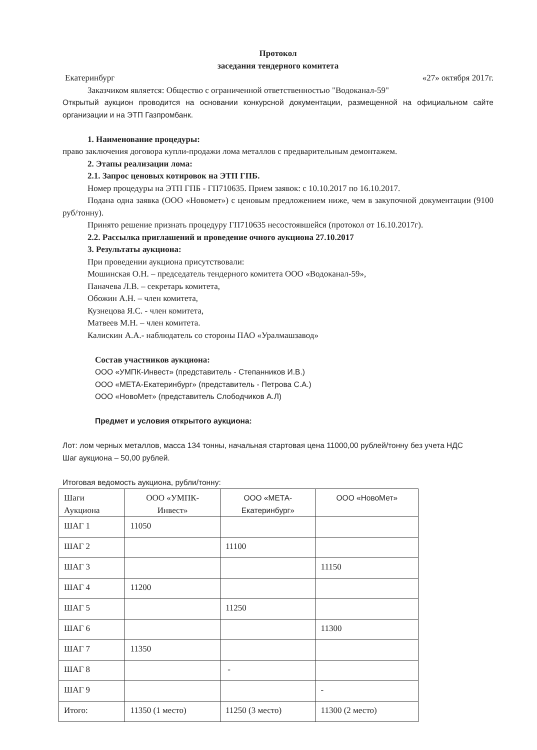Протокол
заседания тендерного комитета
Екатеринбург «27» октября 2017г.
Заказчиком является: Общество с ограниченной ответственностью "Водоканал-59"
Открытый аукцион проводится на основании конкурсной документации, размещенной на официальном сайте организации и на ЭТП Газпромбанк.
1. Наименование процедуры:
право заключения договора купли-продажи лома металлов с предварительным демонтажем.
2. Этапы реализации лома:
2.1. Запрос ценовых котировок на ЭТП ГПБ.
Номер процедуры на ЭТП ГПБ - ГП710635. Прием заявок: с 10.10.2017 по 16.10.2017.
Подана одна заявка (ООО «Новомет») с ценовым предложением ниже, чем в закупочной документации (9100 руб/тонну).
Принято решение признать процедуру ГП710635 несостоявшейся (протокол от 16.10.2017г).
2.2. Рассылка приглашений и проведение очного аукциона 27.10.2017
3. Результаты аукциона:
При проведении аукциона присутствовали:
Мошинская О.Н. – председатель тендерного комитета ООО «Водоканал-59»,
Паначева Л.В. – секретарь комитета,
Обожин А.Н. – член комитета,
Кузнецова Я.С. - член комитета,
Матвеев М.Н. – член комитета.
Калискин А.А.- наблюдатель со стороны ПАО «Уралмашзавод»
Состав участников аукциона:
ООО «УМПК-Инвест» (представитель - Степанников И.В.)
ООО «МЕТА-Екатеринбург» (представитель - Петрова С.А.)
ООО «НовоМет» (представитель Слободчиков А.Л)
Предмет и условия открытого аукциона:
Лот: лом черных металлов, масса 134 тонны, начальная стартовая цена 11000,00 рублей/тонну без учета НДС
Шаг аукциона – 50,00 рублей.
Итоговая ведомость аукциона, рубли/тонну:
| Шаги Аукциона | ООО «УМПК- Инвест» | ООО «МЕТА- Екатеринбург» | ООО «НовоМет» |
| --- | --- | --- | --- |
| ШАГ 1 | 11050 | | |
| ШАГ 2 | | 11100 | |
| ШАГ 3 | | | 11150 |
| ШАГ 4 | 11200 | | |
| ШАГ 5 | | 11250 | |
| ШАГ 6 | | | 11300 |
| ШАГ 7 | 11350 | | |
| ШАГ 8 | | - | |
| ШАГ 9 | | | - |
| Итого: | 11350 (1 место) | 11250 (3 место) | 11300 (2 место) |